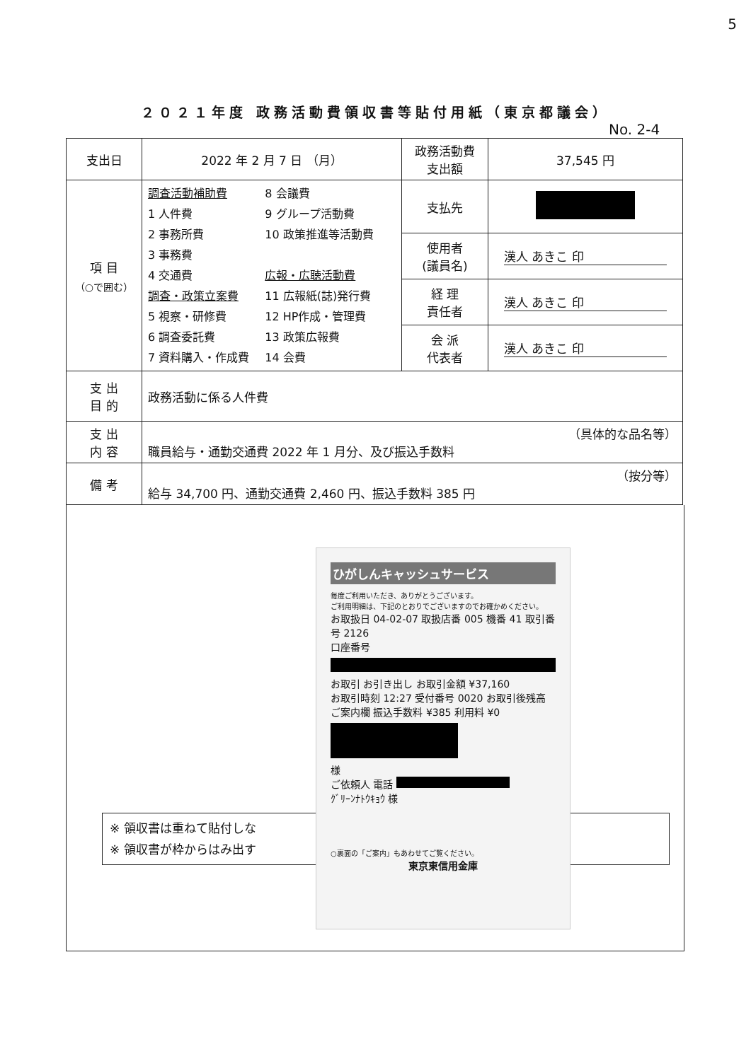5
２０２１年度 政務活動費領収書等貼付用紙（東京都議会）
No. 2-4
| 支出日 | 2022 年 2 月 7 日 （月） | 政務活動費 支出額 | 37,545 円 |
| 項 目 （○で囲む） | 調査活動補助費 1 人件費 2 事務所費 3 事務費 4 交通費 調査・政策立案費 5 視察・研修費 6 調査委託費 7 資料購入・作成費 8 会議費 9 グループ活動費 10 政策推進等活動費 広報・広聴活動費 11 広報紙(誌)発行費 12 HP作成・管理費 13 政策広報費 14 会費 | 支払先 | |
| | | 使用者 (議員名) | 漢人 あきこ 印 |
| | | 経 理 責任者 | 漢人 あきこ 印 |
| | | 会 派 代表者 | 漢人 あきこ 印 |
| 支 出 目 的 | 政務活動に係る人件費 | | |
| 支 出 内 容 | （具体的な品名等） 職員給与・通勤交通費 2022 年 1 月分、及び振込手数料 | | |
| 備 考 | （按分等） 給与 34,700 円、通勤交通費 2,460 円、振込手数料 385 円 | | |
※ 領収書は重ねて貼付しな
※ 領収書が枠からはみ出す
ひがしんキャッシュサービス
毎度ご利用いただき、ありがとうございます。
ご利用明細は、下記のとおりでございますのでお確かめください。
お取扱日 04-02-07 取扱店番 005 機番 41 取引番号 2126
口座番号
お取引 お引き出し お取引金額 ¥37,160
お取引時刻 12:27 受付番号 0020 お取引後残高
ご案内欄 振込手数料 ¥385 利用料 ¥0
様
ご依頼人 電話
ｸﾞﾘｰﾝﾅﾄｳｷｮｳ 様
○裏面の「ご案内」もあわせてご覧ください。
東京東信用金庫